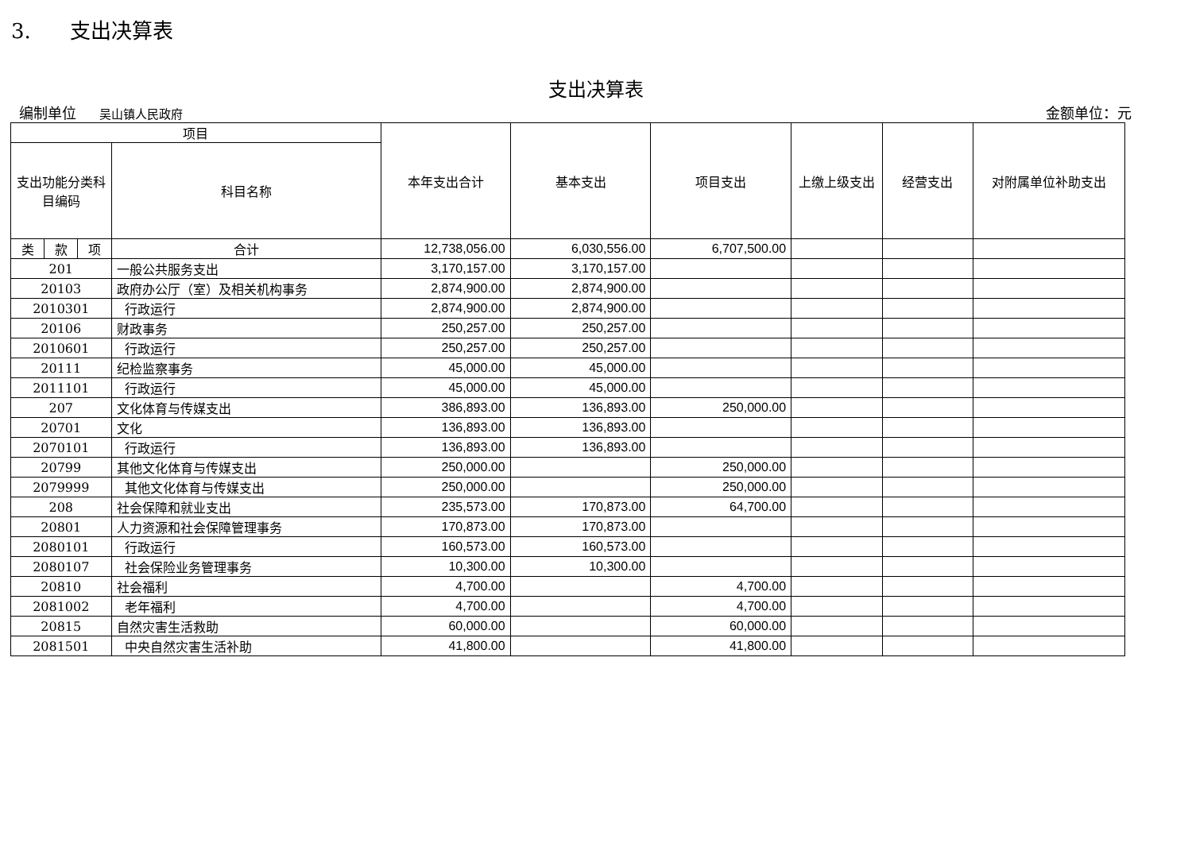3. 支出决算表
支出决算表
编制单位 吴山镇人民政府 金额单位：元
| 项目 | | | | 本年支出合计 | 基本支出 | 项目支出 | 上缴上级支出 | 经营支出 | 对附属单位补助支出 |
| --- | --- | --- | --- | --- | --- | --- | --- | --- | --- |
| 支出功能分类科目编码 | | | 科目名称 | | | | | | |
| 类 | 款 | 项 | 合计 | 12,738,056.00 | 6,030,556.00 | 6,707,500.00 | | | |
| 201 | | | 一般公共服务支出 | 3,170,157.00 | 3,170,157.00 | | | | |
| 20103 | | | 政府办公厅（室）及相关机构事务 | 2,874,900.00 | 2,874,900.00 | | | | |
| 2010301 | | | 行政运行 | 2,874,900.00 | 2,874,900.00 | | | | |
| 20106 | | | 财政事务 | 250,257.00 | 250,257.00 | | | | |
| 2010601 | | | 行政运行 | 250,257.00 | 250,257.00 | | | | |
| 20111 | | | 纪检监察事务 | 45,000.00 | 45,000.00 | | | | |
| 2011101 | | | 行政运行 | 45,000.00 | 45,000.00 | | | | |
| 207 | | | 文化体育与传媒支出 | 386,893.00 | 136,893.00 | 250,000.00 | | | |
| 20701 | | | 文化 | 136,893.00 | 136,893.00 | | | | |
| 2070101 | | | 行政运行 | 136,893.00 | 136,893.00 | | | | |
| 20799 | | | 其他文化体育与传媒支出 | 250,000.00 | | 250,000.00 | | | |
| 2079999 | | | 其他文化体育与传媒支出 | 250,000.00 | | 250,000.00 | | | |
| 208 | | | 社会保障和就业支出 | 235,573.00 | 170,873.00 | 64,700.00 | | | |
| 20801 | | | 人力资源和社会保障管理事务 | 170,873.00 | 170,873.00 | | | | |
| 2080101 | | | 行政运行 | 160,573.00 | 160,573.00 | | | | |
| 2080107 | | | 社会保险业务管理事务 | 10,300.00 | 10,300.00 | | | | |
| 20810 | | | 社会福利 | 4,700.00 | | 4,700.00 | | | |
| 2081002 | | | 老年福利 | 4,700.00 | | 4,700.00 | | | |
| 20815 | | | 自然灾害生活救助 | 60,000.00 | | 60,000.00 | | | |
| 2081501 | | | 中央自然灾害生活补助 | 41,800.00 | | 41,800.00 | | | |